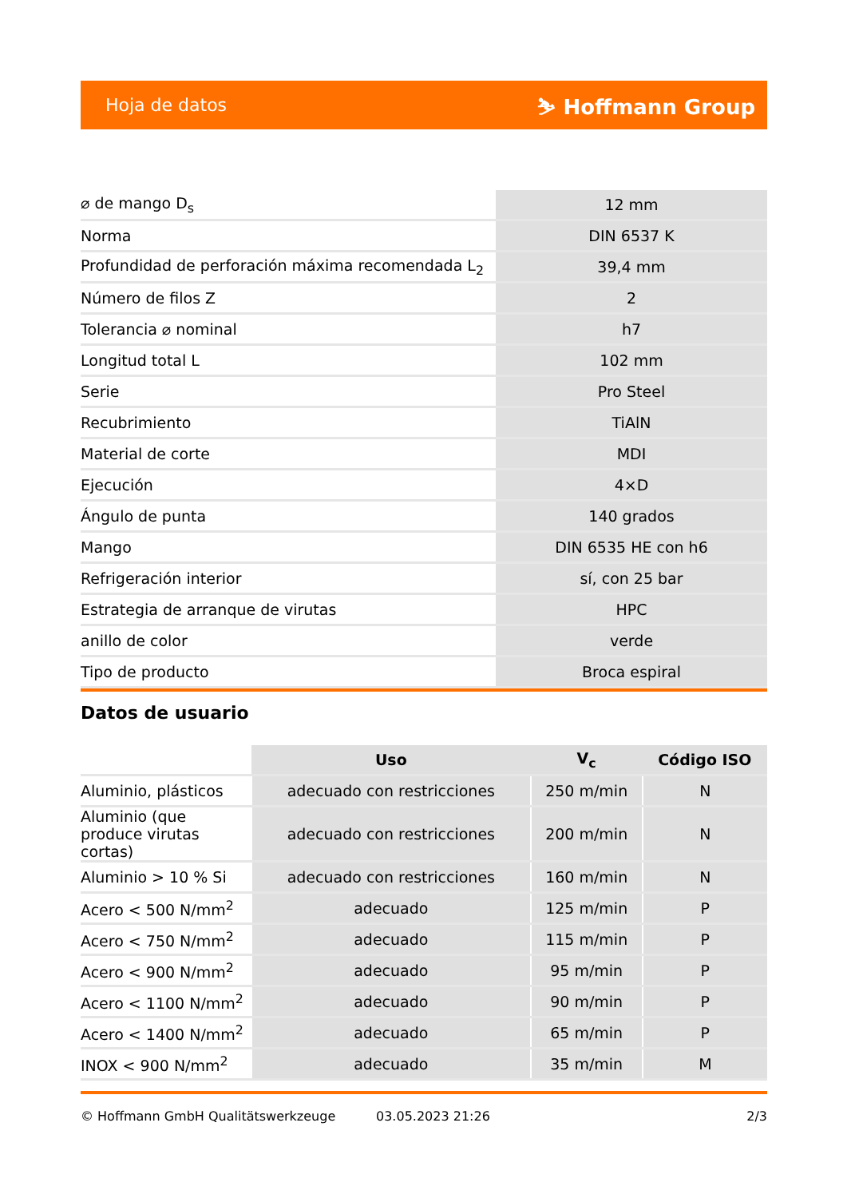Hoja de datos ⛷ Hoffmann Group
| ⌀ de mango D<sub>s</sub> | 12 mm |
| Norma | DIN 6537 K |
| Profundidad de perforación máxima recomendada L<sub>2</sub> | 39,4 mm |
| Número de filos Z | 2 |
| Tolerancia ⌀ nominal | h7 |
| Longitud total L | 102 mm |
| Serie | Pro Steel |
| Recubrimiento | TiAlN |
| Material de corte | MDI |
| Ejecución | 4×D |
| Ángulo de punta | 140 grados |
| Mango | DIN 6535 HE con h6 |
| Refrigeración interior | sí, con 25 bar |
| Estrategia de arranque de virutas | HPC |
| anillo de color | verde |
| Tipo de producto | Broca espiral |
Datos de usuario
| | Uso | V<sub>c</sub> | Código ISO |
| --- | --- | --- | --- |
| Aluminio, plásticos | adecuado con restricciones | 250 m/min | N |
| Aluminio (que produce virutas cortas) | adecuado con restricciones | 200 m/min | N |
| Aluminio > 10 % Si | adecuado con restricciones | 160 m/min | N |
| Acero < 500 N/mm<sup>2</sup> | adecuado | 125 m/min | P |
| Acero < 750 N/mm<sup>2</sup> | adecuado | 115 m/min | P |
| Acero < 900 N/mm<sup>2</sup> | adecuado | 95 m/min | P |
| Acero < 1100 N/mm<sup>2</sup> | adecuado | 90 m/min | P |
| Acero < 1400 N/mm<sup>2</sup> | adecuado | 65 m/min | P |
| INOX < 900 N/mm<sup>2</sup> | adecuado | 35 m/min | M |
© Hoffmann GmbH Qualitätswerkzeuge 03.05.2023 21:26 2/3